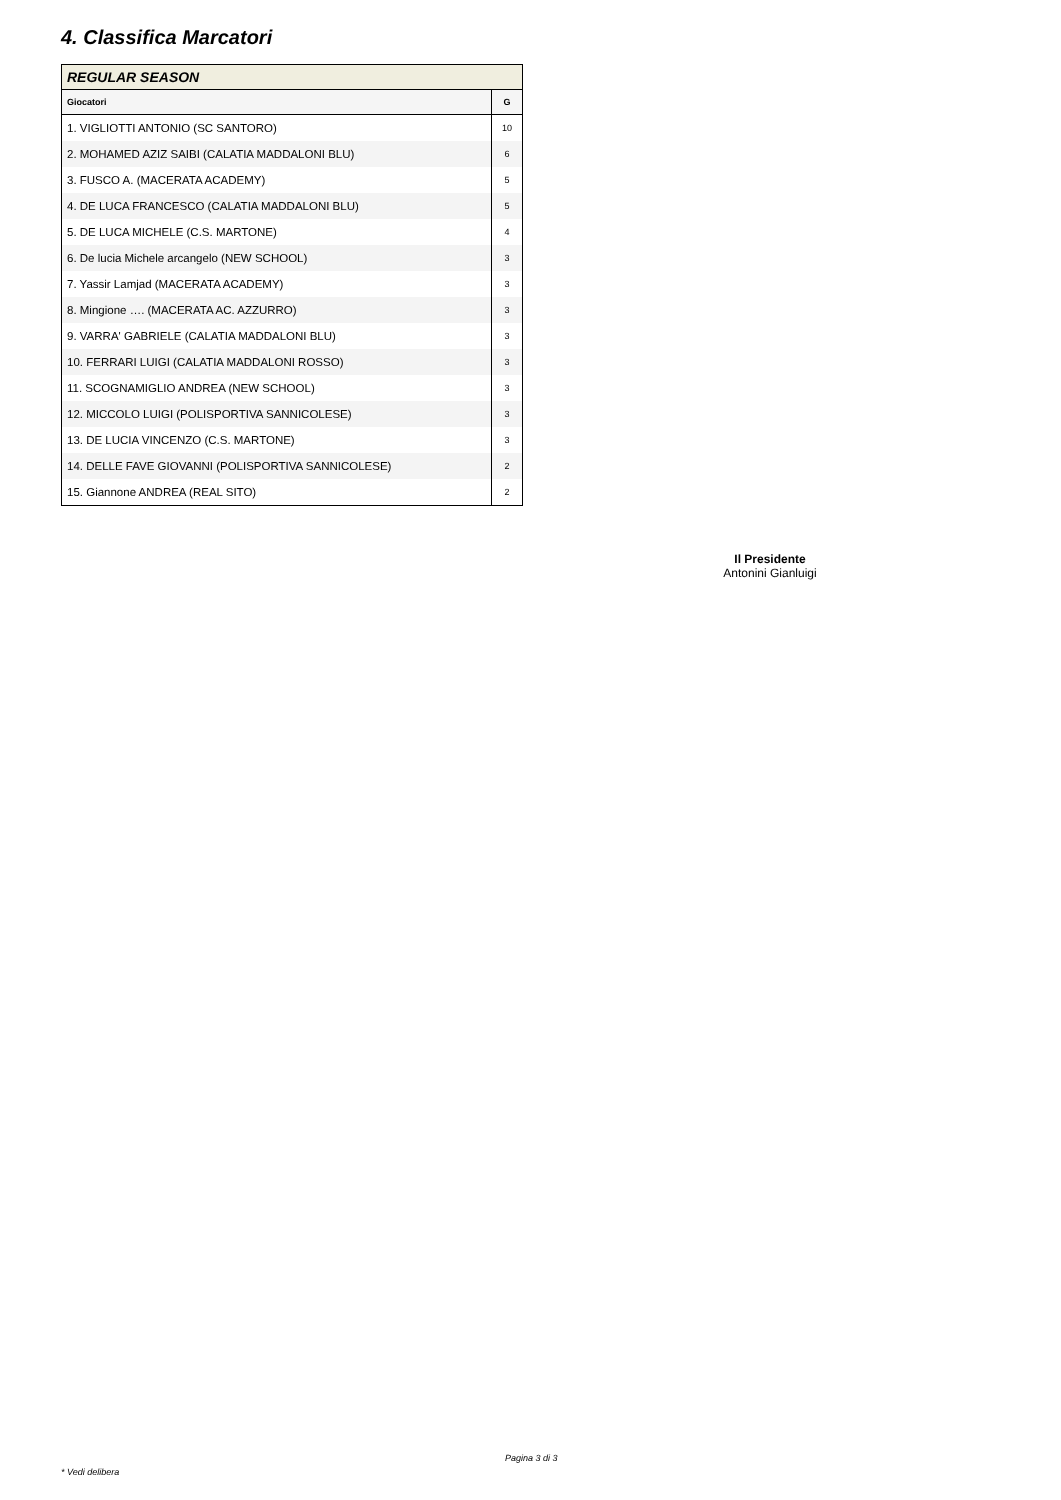4. Classifica Marcatori
| REGULAR SEASON | |
| --- | --- |
| Giocatori | G |
| 1. VIGLIOTTI ANTONIO (SC SANTORO) | 10 |
| 2. MOHAMED AZIZ SAIBI (CALATIA MADDALONI BLU) | 6 |
| 3. FUSCO A. (MACERATA ACADEMY) | 5 |
| 4. DE LUCA FRANCESCO (CALATIA MADDALONI BLU) | 5 |
| 5. DE LUCA MICHELE (C.S. MARTONE) | 4 |
| 6. De lucia Michele arcangelo (NEW SCHOOL) | 3 |
| 7. Yassir Lamjad (MACERATA ACADEMY) | 3 |
| 8. Mingione …. (MACERATA AC. AZZURRO) | 3 |
| 9. VARRA' GABRIELE (CALATIA MADDALONI BLU) | 3 |
| 10. FERRARI LUIGI (CALATIA MADDALONI ROSSO) | 3 |
| 11. SCOGNAMIGLIO ANDREA (NEW SCHOOL) | 3 |
| 12. MICCOLO LUIGI (POLISPORTIVA SANNICOLESE) | 3 |
| 13. DE LUCIA VINCENZO (C.S. MARTONE) | 3 |
| 14. DELLE FAVE GIOVANNI (POLISPORTIVA SANNICOLESE) | 2 |
| 15. Giannone ANDREA (REAL SITO) | 2 |
Il Presidente
Antonini Gianluigi
Pagina 3 di 3
* Vedi delibera